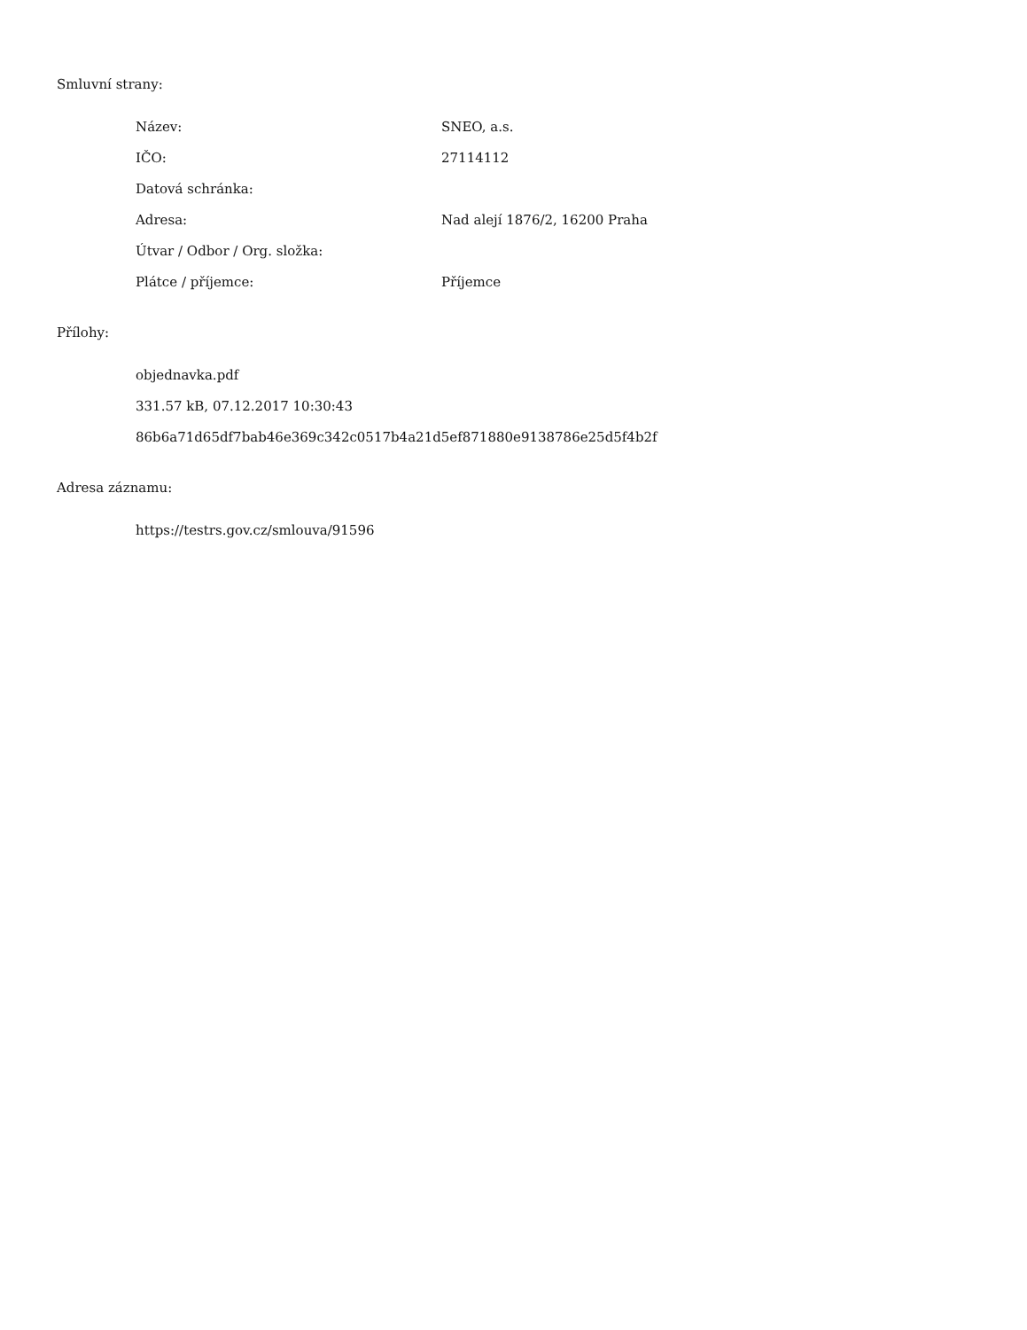Smluvní strany:
| Název: | SNEO, a.s. |
| IČO: | 27114112 |
| Datová schránka: | |
| Adresa: | Nad alejí 1876/2, 16200 Praha |
| Útvar / Odbor / Org. složka: | |
| Plátce / příjemce: | Příjemce |
Přílohy:
objednavka.pdf
331.57 kB, 07.12.2017 10:30:43
86b6a71d65df7bab46e369c342c0517b4a21d5ef871880e9138786e25d5f4b2f
Adresa záznamu:
https://testrs.gov.cz/smlouva/91596